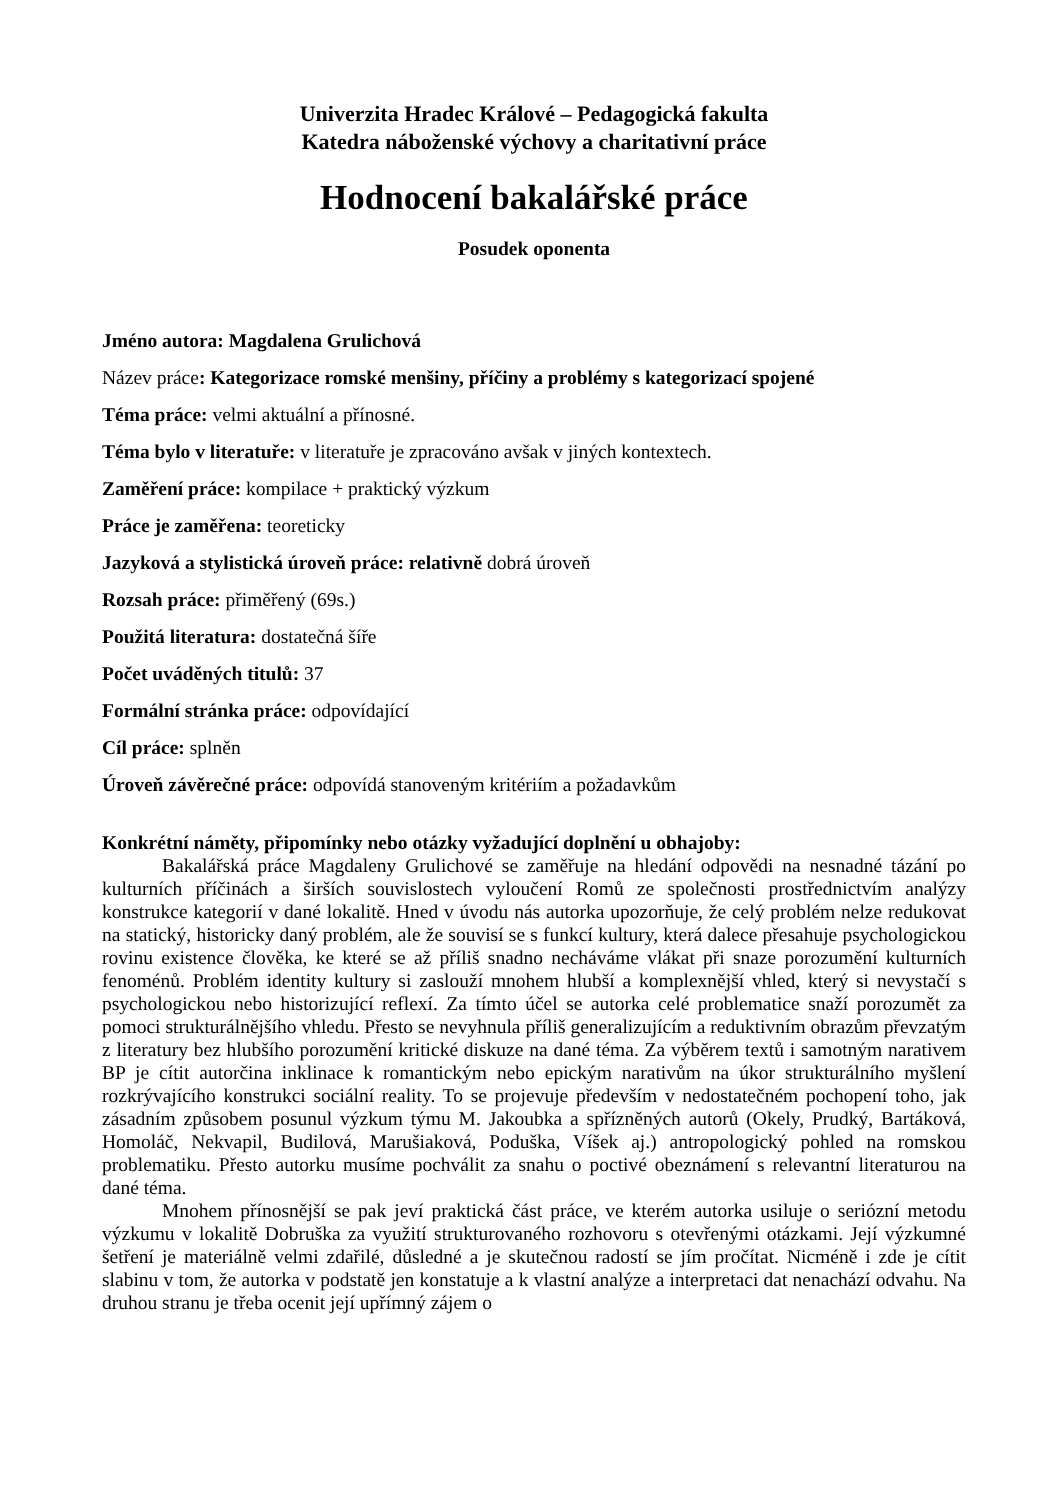Univerzita Hradec Králové – Pedagogická fakulta
Katedra náboženské výchovy a charitativní práce
Hodnocení bakalářské práce
Posudek oponenta
Jméno autora: Magdalena Grulichová
Název práce: Kategorizace romské menšiny, příčiny a problémy s kategorizací spojené
Téma práce: velmi aktuální a přínosné.
Téma bylo v literatuře: v literatuře je zpracováno avšak v jiných kontextech.
Zaměření práce: kompilace + praktický výzkum
Práce je zaměřena: teoreticky
Jazyková a stylistická úroveň práce: relativně dobrá úroveň
Rozsah práce: přiměřený (69s.)
Použitá literatura: dostatečná šíře
Počet uváděných titulů: 37
Formální stránka práce: odpovídající
Cíl práce: splněn
Úroveň závěrečné práce: odpovídá stanoveným kritériím a požadavkům
Konkrétní náměty, připomínky nebo otázky vyžadující doplnění u obhajoby:
Bakalářská práce Magdaleny Grulichové se zaměřuje na hledání odpovědi na nesnadné tázání po kulturních příčinách a širších souvislostech vyloučení Romů ze společnosti prostřednictvím analýzy konstrukce kategorií v dané lokalitě. Hned v úvodu nás autorka upozorňuje, že celý problém nelze redukovat na statický, historicky daný problém, ale že souvisí se s funkcí kultury, která dalece přesahuje psychologickou rovinu existence člověka, ke které se až příliš snadno necháváme vlákat při snaze porozumění kulturních fenoménů. Problém identity kultury si zaslouží mnohem hlubší a komplexnější vhled, který si nevystačí s psychologickou nebo historizující reflexí. Za tímto účel se autorka celé problematice snaží porozumět za pomoci strukturálnějšího vhledu. Přesto se nevyhnula příliš generalizujícím a reduktivním obrazům převzatým z literatury bez hlubšího porozumění kritické diskuze na dané téma. Za výběrem textů i samotným narativem BP je cítit autorčina inklinace k romantickým nebo epickým narativům na úkor strukturálního myšlení rozkrývajícího konstrukci sociální reality. To se projevuje především v nedostatečném pochopení toho, jak zásadním způsobem posunul výzkum týmu M. Jakoubka a spřízněných autorů (Okely, Prudký, Bartáková, Homoláč, Nekvapil, Budilová, Marušiaková, Poduška, Víšek aj.) antropologický pohled na romskou problematiku. Přesto autorku musíme pochválit za snahu o poctivé obeznámení s relevantní literaturou na dané téma.
Mnohem přínosnější se pak jeví praktická část práce, ve kterém autorka usiluje o seriózní metodu výzkumu v lokalitě Dobruška za využití strukturovaného rozhovoru s otevřenými otázkami. Její výzkumné šetření je materiálně velmi zdařilé, důsledné a je skutečnou radostí se jím pročítat. Nicméně i zde je cítit slabinu v tom, že autorka v podstatě jen konstatuje a k vlastní analýze a interpretaci dat nenachází odvahu. Na druhou stranu je třeba ocenit její upřímný zájem o